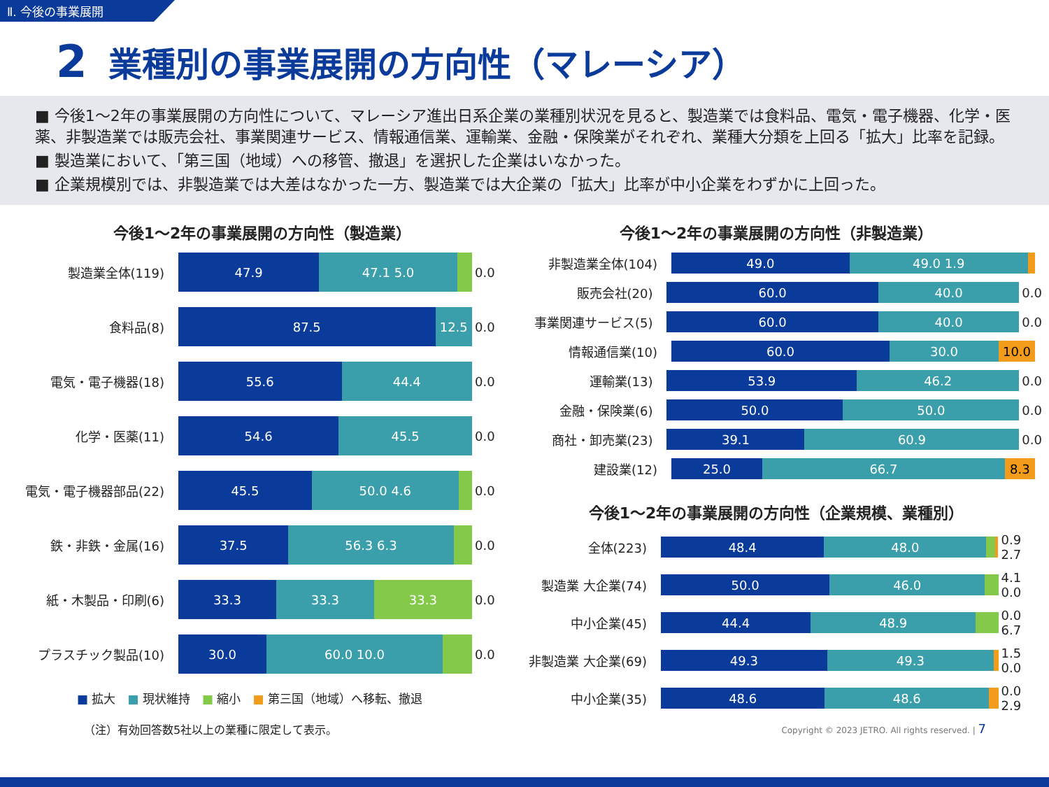Ⅱ. 今後の事業展開
2 業種別の事業展開の方向性（マレーシア）
■ 今後1～2年の事業展開の方向性について、マレーシア進出日系企業の業種別状況を見ると、製造業では食料品、電気・電子機器、化学・医薬、非製造業では販売会社、事業関連サービス、情報通信業、運輸業、金融・保険業がそれぞれ、業種大分類を上回る「拡大」比率を記録。
■ 製造業において、「第三国（地域）への移管、撤退」を選択した企業はいなかった。
■ 企業規模別では、非製造業では大差はなかった一方、製造業では大企業の「拡大」比率が中小企業をわずかに上回った。
今後1～2年の事業展開の方向性（製造業）
製造業全体(119)
47.9 47.1 5.0
0.0
食料品(8)
87.5 12.5
0.0
電気・電子機器(18)
55.6 44.4
0.0
化学・医薬(11)
54.6 45.5
0.0
電気・電子機器部品(22)
45.5 50.0 4.6
0.0
鉄・非鉄・金属(16)
37.5 56.3 6.3
0.0
紙・木製品・印刷(6)
33.3 33.3 33.3
0.0
プラスチック製品(10)
30.0 60.0 10.0
0.0
■ 拡大　■ 現状維持　■ 縮小　■ 第三国（地域）へ移転、撤退
（注）有効回答数5社以上の業種に限定して表示。
今後1～2年の事業展開の方向性（非製造業）
非製造業全体(104)
49.0 49.0 1.9
販売会社(20)
60.0 40.0
0.0
事業関連サービス(5)
60.0 40.0
0.0
情報通信業(10)
60.0 30.0 10.0
運輸業(13)
53.9 46.2
0.0
金融・保険業(6)
50.0 50.0
0.0
商社・卸売業(23)
39.1 60.9
0.0
建設業(12)
25.0 66.7 8.3
今後1～2年の事業展開の方向性（企業規模、業種別）
全体(223)
48.4 48.0
0.9 2.7
製造業 大企業(74)
50.0 46.0
4.1 0.0
中小企業(45)
44.4 48.9
0.0 6.7
非製造業 大企業(69)
49.3 49.3
1.5 0.0
中小企業(35)
48.6 48.6
0.0 2.9
Copyright © 2023 JETRO. All rights reserved. | 7